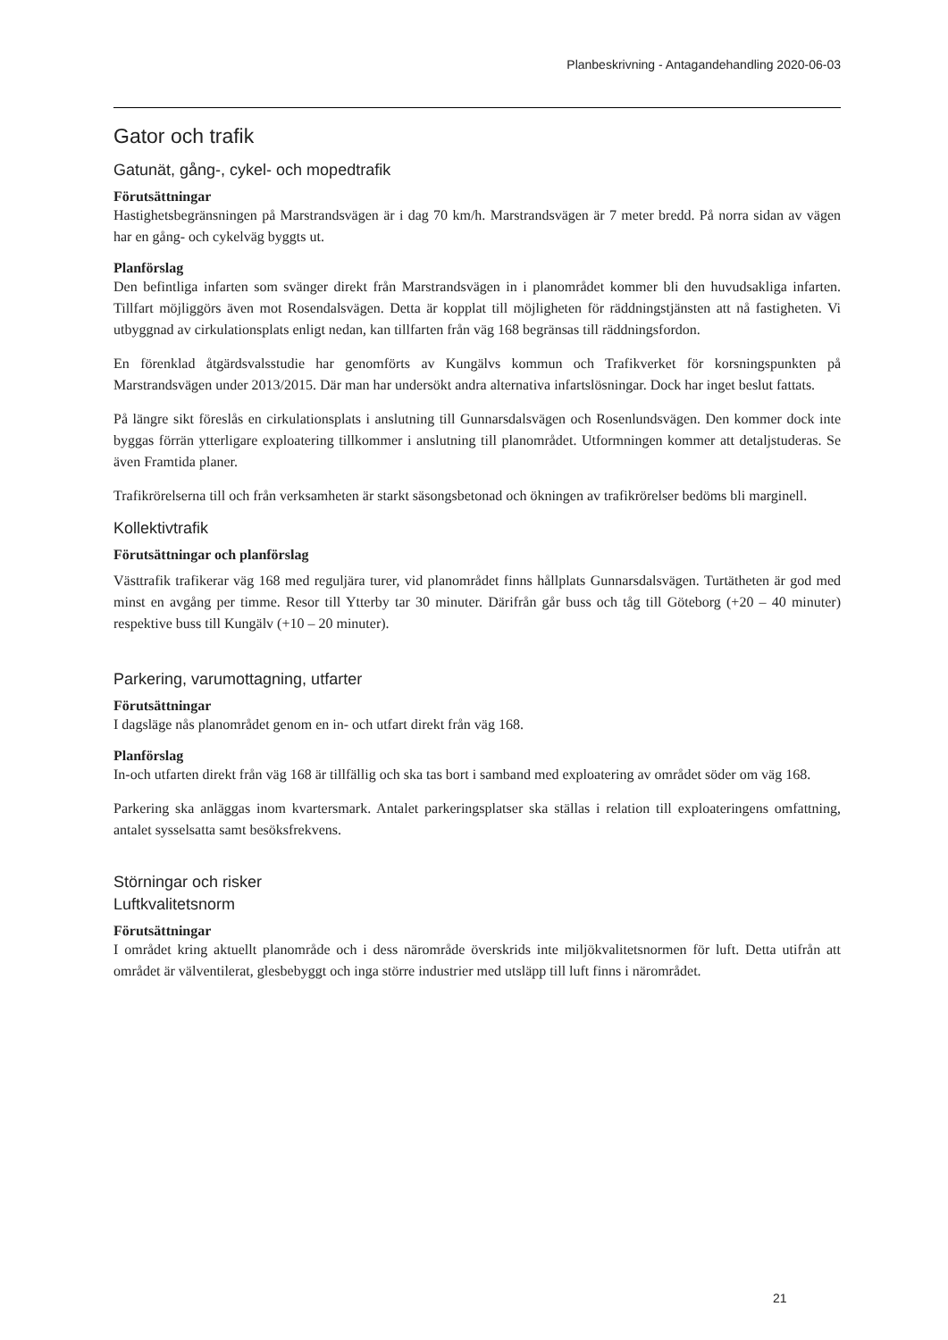Planbeskrivning - Antagandehandling 2020-06-03
Gator och trafik
Gatunät, gång-, cykel- och mopedtrafik
Förutsättningar
Hastighetsbegränsningen på Marstrandsvägen är i dag 70 km/h. Marstrandsvägen är 7 meter bredd. På norra sidan av vägen har en gång- och cykelväg byggts ut.
Planförslag
Den befintliga infarten som svänger direkt från Marstrandsvägen in i planområdet kommer bli den huvudsakliga infarten. Tillfart möjliggörs även mot Rosendalsvägen. Detta är kopplat till möjligheten för räddningstjänsten att nå fastigheten. Vi utbyggnad av cirkulationsplats enligt nedan, kan tillfarten från väg 168 begränsas till räddningsfordon.
En förenklad åtgärdsvalsstudie har genomförts av Kungälvs kommun och Trafikverket för korsningspunkten på Marstrandsvägen under 2013/2015. Där man har undersökt andra alternativa infartslösningar. Dock har inget beslut fattats.
På längre sikt föreslås en cirkulationsplats i anslutning till Gunnarsdalsvägen och Rosenlundsvägen. Den kommer dock inte byggas förrän ytterligare exploatering tillkommer i anslutning till planområdet. Utformningen kommer att detaljstuderas. Se även Framtida planer.
Trafikrörelserna till och från verksamheten är starkt säsongsbetonad och ökningen av trafikrörelser bedöms bli marginell.
Kollektivtrafik
Förutsättningar och planförslag
Västtrafik trafikerar väg 168 med reguljära turer, vid planområdet finns hållplats Gunnarsdalsvägen. Turtätheten är god med minst en avgång per timme. Resor till Ytterby tar 30 minuter. Därifrån går buss och tåg till Göteborg (+20 – 40 minuter) respektive buss till Kungälv (+10 – 20 minuter).
Parkering, varumottagning, utfarter
Förutsättningar
I dagsläge nås planområdet genom en in- och utfart direkt från väg 168.
Planförslag
In-och utfarten direkt från väg 168 är tillfällig och ska tas bort i samband med exploatering av området söder om väg 168.
Parkering ska anläggas inom kvartersmark. Antalet parkeringsplatser ska ställas i relation till exploateringens omfattning, antalet sysselsatta samt besöksfrekvens.
Störningar och risker
Luftkvalitetsnorm
Förutsättningar
I området kring aktuellt planområde och i dess närområde överskrids inte miljökvalitetsnormen för luft. Detta utifrån att området är välventilerat, glesbebyggt och inga större industrier med utsläpp till luft finns i närområdet.
21